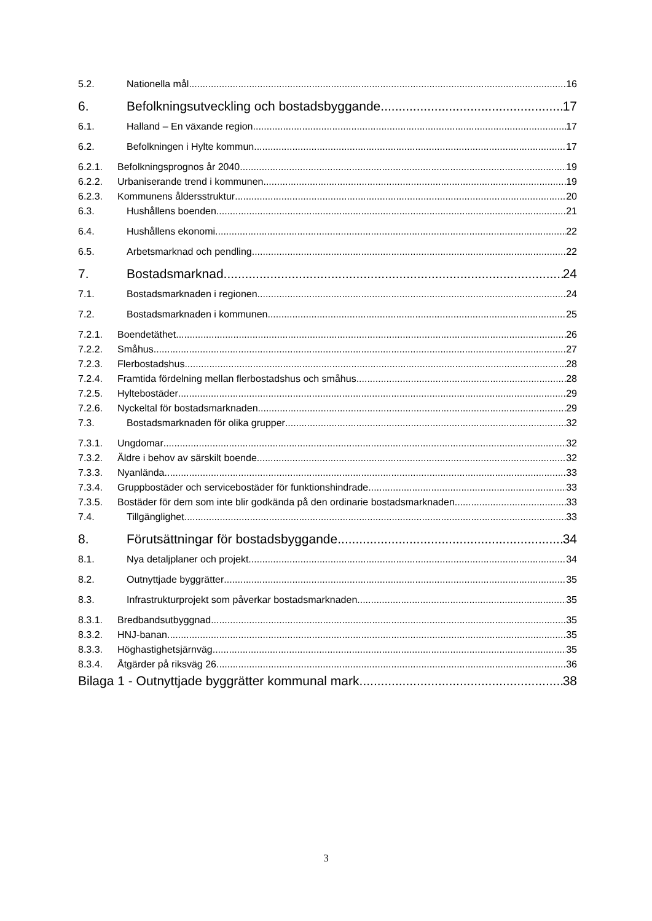5.2. Nationella mål 16
6. Befolkningsutveckling och bostadsbyggande 17
6.1. Halland – En växande region 17
6.2. Befolkningen i Hylte kommun 17
6.2.1. Befolkningsprognos år 2040 19
6.2.2. Urbaniserande trend i kommunen 19
6.2.3. Kommunens åldersstruktur 20
6.3. Hushållens boenden 21
6.4. Hushållens ekonomi 22
6.5. Arbetsmarknad och pendling 22
7. Bostadsmarknad 24
7.1. Bostadsmarknaden i regionen 24
7.2. Bostadsmarknaden i kommunen 25
7.2.1. Boendetäthet 26
7.2.2. Småhus 27
7.2.3. Flerbostadshus 28
7.2.4. Framtida fördelning mellan flerbostadshus och småhus 28
7.2.5. Hyltebostäder 29
7.2.6. Nyckeltal för bostadsmarknaden 29
7.3. Bostadsmarknaden för olika grupper 32
7.3.1. Ungdomar 32
7.3.2. Äldre i behov av särskilt boende 32
7.3.3. Nyanlända 33
7.3.4. Gruppbostäder och servicebostäder för funktionshindrade 33
7.3.5. Bostäder för dem som inte blir godkända på den ordinarie bostadsmarknaden 33
7.4. Tillgänglighet 33
8. Förutsättningar för bostadsbyggande 34
8.1. Nya detaljplaner och projekt 34
8.2. Outnyttjade byggrätter 35
8.3. Infrastrukturprojekt som påverkar bostadsmarknaden 35
8.3.1. Bredbandsutbyggnad 35
8.3.2. HNJ-banan 35
8.3.3. Höghastighetsjärnväg 35
8.3.4. Åtgärder på riksväg 26 36
Bilaga 1 - Outnyttjade byggrätter kommunal mark 38
3